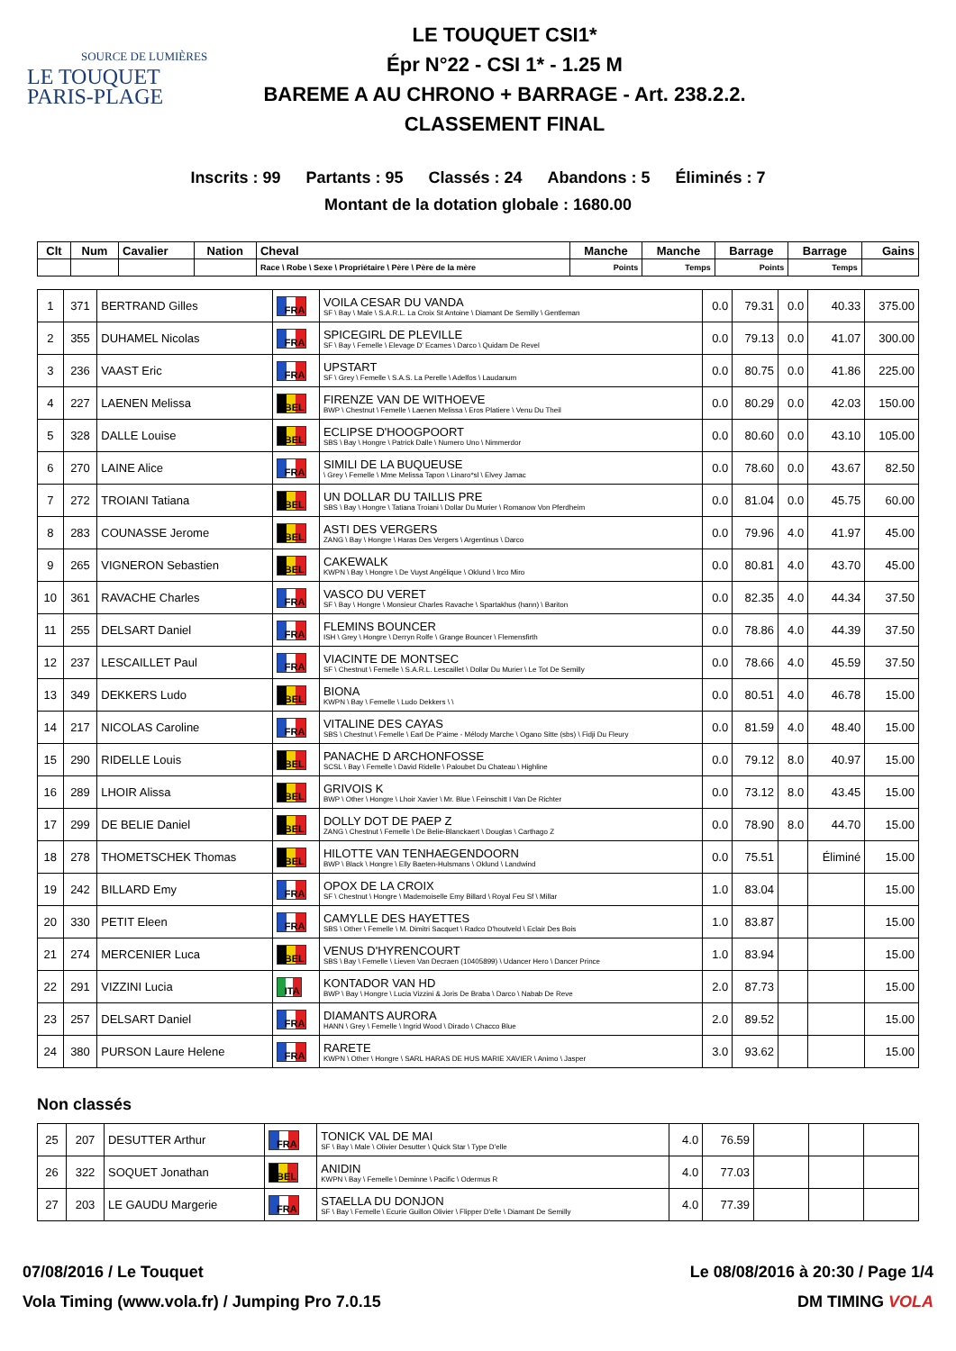SOURCE DE LUMIÈRES
LE TOUQUET
PARIS-PLAGE
LE TOUQUET CSI1*
Épr N°22 - CSI 1* - 1.25 M
BAREME A AU CHRONO + BARRAGE - Art. 238.2.2.
CLASSEMENT FINAL
Inscrits : 99 Partants : 95 Classés : 24 Abandons : 5 Éliminés : 7
Montant de la dotation globale : 1680.00
| Clt | Num | Cavalier | Nation | Cheval | Manche | Manche | Barrage | Barrage | Gains |
| --- | --- | --- | --- | --- | --- | --- | --- | --- | --- |
| | | | | Race \ Robe \ Sexe \ Propriétaire \ Père \ Père de la mère | Points | Temps | Points | Temps | |
| 1 | 371 | BERTRAND Gilles | FRA | VOILA CESAR DU VANDA SF \ Bay \ Male \ S.A.R.L. La Croix St Antoine \ Diamant De Semilly \ Gentleman | 0.0 | 79.31 | 0.0 | 40.33 | 375.00 |
| 2 | 355 | DUHAMEL Nicolas | FRA | SPICEGIRL DE PLEVILLE SF \ Bay \ Femelle \ Elevage D' Ecames \ Darco \ Quidam De Revel | 0.0 | 79.13 | 0.0 | 41.07 | 300.00 |
| 3 | 236 | VAAST Eric | FRA | UPSTART SF \ Grey \ Femelle \ S.A.S. La Perelle \ Adelfos \ Laudanum | 0.0 | 80.75 | 0.0 | 41.86 | 225.00 |
| 4 | 227 | LAENEN Melissa | BEL | FIRENZE VAN DE WITHOEVE BWP \ Chestnut \ Femelle \ Laenen Melissa \ Eros Platiere \ Venu Du Theil | 0.0 | 80.29 | 0.0 | 42.03 | 150.00 |
| 5 | 328 | DALLE Louise | BEL | ECLIPSE D'HOOGPOORT SBS \ Bay \ Hongre \ Patrick Dalle \ Numero Uno \ Nimmerdor | 0.0 | 80.60 | 0.0 | 43.10 | 105.00 |
| 6 | 270 | LAINE Alice | FRA | SIMILI DE LA BUQUEUSE \ Grey \ Femelle \ Mme Melissa Tapon \ Linaro*sl \ Elvey Jarnac | 0.0 | 78.60 | 0.0 | 43.67 | 82.50 |
| 7 | 272 | TROIANI Tatiana | BEL | UN DOLLAR DU TAILLIS PRE SBS \ Bay \ Hongre \ Tatiana Troiani \ Dollar Du Murier \ Romanow Von Pferdheim | 0.0 | 81.04 | 0.0 | 45.75 | 60.00 |
| 8 | 283 | COUNASSE Jerome | BEL | ASTI DES VERGERS ZANG \ Bay \ Hongre \ Haras Des Vergers \ Argentinus \ Darco | 0.0 | 79.96 | 4.0 | 41.97 | 45.00 |
| 9 | 265 | VIGNERON Sebastien | BEL | CAKEWALK KWPN \ Bay \ Hongre \ De Vuyst Angélique \ Oklund \ Irco Miro | 0.0 | 80.81 | 4.0 | 43.70 | 45.00 |
| 10 | 361 | RAVACHE Charles | FRA | VASCO DU VERET SF \ Bay \ Hongre \ Monsieur Charles Ravache \ Spartakhus (hann) \ Bariton | 0.0 | 82.35 | 4.0 | 44.34 | 37.50 |
| 11 | 255 | DELSART Daniel | FRA | FLEMINS BOUNCER ISH \ Grey \ Hongre \ Derryn Rolfe \ Grange Bouncer \ Flemensfirth | 0.0 | 78.86 | 4.0 | 44.39 | 37.50 |
| 12 | 237 | LESCAILLET Paul | FRA | VIACINTE DE MONTSEC SF \ Chestnut \ Femelle \ S.A.R.L. Lescaillet \ Dollar Du Murier \ Le Tot De Semilly | 0.0 | 78.66 | 4.0 | 45.59 | 37.50 |
| 13 | 349 | DEKKERS Ludo | BEL | BIONA KWPN \ Bay \ Femelle \ Ludo Dekkers \ \ | 0.0 | 80.51 | 4.0 | 46.78 | 15.00 |
| 14 | 217 | NICOLAS Caroline | FRA | VITALINE DES CAYAS SBS \ Chestnut \ Femelle \ Earl De P'aime - Mélody Marche \ Ogano Sitte (sbs) \ Fidji Du Fleury | 0.0 | 81.59 | 4.0 | 48.40 | 15.00 |
| 15 | 290 | RIDELLE Louis | BEL | PANACHE D ARCHONFOSSE SCSL \ Bay \ Femelle \ David Ridelle \ Paloubet Du Chateau \ Highline | 0.0 | 79.12 | 8.0 | 40.97 | 15.00 |
| 16 | 289 | LHOIR Alissa | BEL | GRIVOIS K BWP \ Other \ Hongre \ Lhoir Xavier \ Mr. Blue \ Feinschitt I Van De Richter | 0.0 | 73.12 | 8.0 | 43.45 | 15.00 |
| 17 | 299 | DE BELIE Daniel | BEL | DOLLY DOT DE PAEP Z ZANG \ Chestnut \ Femelle \ De Belie-Blanckaert \ Douglas \ Carthago Z | 0.0 | 78.90 | 8.0 | 44.70 | 15.00 |
| 18 | 278 | THOMETSCHEK Thomas | BEL | HILOTTE VAN TENHAEGENDOORN BWP \ Black \ Hongre \ Elly Baeten-Hulsmans \ Oklund \ Landwind | 0.0 | 75.51 | | Éliminé | 15.00 |
| 19 | 242 | BILLARD Emy | FRA | OPOX DE LA CROIX SF \ Chestnut \ Hongre \ Mademoiselle Emy Billard \ Royal Feu Sf \ Millar | 1.0 | 83.04 | | | 15.00 |
| 20 | 330 | PETIT Eleen | FRA | CAMYLLE DES HAYETTES SBS \ Other \ Femelle \ M. Dimitri Sacquet \ Radco D'houtveld \ Eclair Des Bois | 1.0 | 83.87 | | | 15.00 |
| 21 | 274 | MERCENIER Luca | BEL | VENUS D'HYRENCOURT SBS \ Bay \ Femelle \ Lieven Van Decraen (10405899) \ Udancer Hero \ Dancer Prince | 1.0 | 83.94 | | | 15.00 |
| 22 | 291 | VIZZINI Lucia | ITA | KONTADOR VAN HD BWP \ Bay \ Hongre \ Lucia Vizzini & Joris De Braba \ Darco \ Nabab De Reve | 2.0 | 87.73 | | | 15.00 |
| 23 | 257 | DELSART Daniel | FRA | DIAMANTS AURORA HANN \ Grey \ Femelle \ Ingrid Wood \ Dirado \ Chacco Blue | 2.0 | 89.52 | | | 15.00 |
| 24 | 380 | PURSON Laure Helene | FRA | RARETE KWPN \ Other \ Hongre \ SARL HARAS DE HUS MARIE XAVIER \ Animo \ Jasper | 3.0 | 93.62 | | | 15.00 |
Non classés
| 25 | 207 | DESUTTER Arthur | FRA | TONICK VAL DE MAI SF \ Bay \ Male \ Olivier Desutter \ Quick Star \ Type D'elle | 4.0 | 76.59 | | | |
| 26 | 322 | SOQUET Jonathan | BEL | ANIDIN KWPN \ Bay \ Femelle \ Deminne \ Pacific \ Odermus R | 4.0 | 77.03 | | | |
| 27 | 203 | LE GAUDU Margerie | FRA | STAELLA DU DONJON SF \ Bay \ Femelle \ Ecurie Guillon Olivier \ Flipper D'elle \ Diamant De Semilly | 4.0 | 77.39 | | | |
07/08/2016 / Le Touquet
Vola Timing (www.vola.fr) / Jumping Pro 7.0.15
Le 08/08/2016 à 20:30 / Page 1/4
DM TIMING VOLA